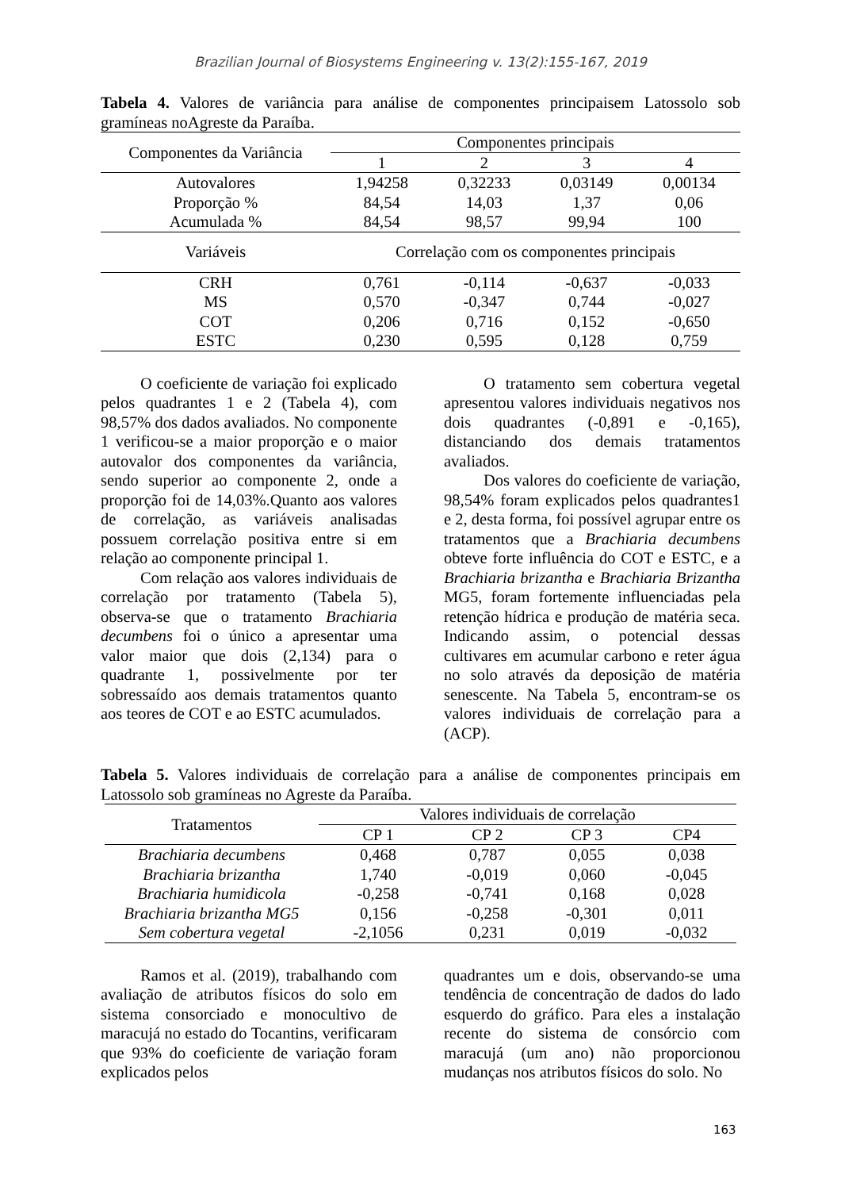Brazilian Journal of Biosystems Engineering v. 13(2):155-167, 2019
Tabela 4. Valores de variância para análise de componentes principaisem Latossolo sob gramíneas noAgreste da Paraíba.
| Componentes da Variância | Componentes principais | | | |
| --- | --- | --- | --- | --- |
| | 1 | 2 | 3 | 4 |
| Autovalores | 1,94258 | 0,32233 | 0,03149 | 0,00134 |
| Proporção % | 84,54 | 14,03 | 1,37 | 0,06 |
| Acumulada % | 84,54 | 98,57 | 99,94 | 100 |
| Variáveis | Correlação com os componentes principais | | | |
| CRH | 0,761 | -0,114 | -0,637 | -0,033 |
| MS | 0,570 | -0,347 | 0,744 | -0,027 |
| COT | 0,206 | 0,716 | 0,152 | -0,650 |
| ESTC | 0,230 | 0,595 | 0,128 | 0,759 |
O coeficiente de variação foi explicado pelos quadrantes 1 e 2 (Tabela 4), com 98,57% dos dados avaliados. No componente 1 verificou-se a maior proporção e o maior autovalor dos componentes da variância, sendo superior ao componente 2, onde a proporção foi de 14,03%.Quanto aos valores de correlação, as variáveis analisadas possuem correlação positiva entre si em relação ao componente principal 1.
Com relação aos valores individuais de correlação por tratamento (Tabela 5), observa-se que o tratamento Brachiaria decumbens foi o único a apresentar uma valor maior que dois (2,134) para o quadrante 1, possivelmente por ter sobressaído aos demais tratamentos quanto aos teores de COT e ao ESTC acumulados.
O tratamento sem cobertura vegetal apresentou valores individuais negativos nos dois quadrantes (-0,891 e -0,165), distanciando dos demais tratamentos avaliados.
Dos valores do coeficiente de variação, 98,54% foram explicados pelos quadrantes1 e 2, desta forma, foi possível agrupar entre os tratamentos que a Brachiaria decumbens obteve forte influência do COT e ESTC, e a Brachiaria brizantha e Brachiaria Brizantha MG5, foram fortemente influenciadas pela retenção hídrica e produção de matéria seca. Indicando assim, o potencial dessas cultivares em acumular carbono e reter água no solo através da deposição de matéria senescente. Na Tabela 5, encontram-se os valores individuais de correlação para a (ACP).
Tabela 5. Valores individuais de correlação para a análise de componentes principais em Latossolo sob gramíneas no Agreste da Paraíba.
| Tratamentos | Valores individuais de correlação | | | |
| --- | --- | --- | --- | --- |
| | CP 1 | CP 2 | CP 3 | CP4 |
| Brachiaria decumbens | 0,468 | 0,787 | 0,055 | 0,038 |
| Brachiaria brizantha | 1,740 | -0,019 | 0,060 | -0,045 |
| Brachiaria humidicola | -0,258 | -0,741 | 0,168 | 0,028 |
| Brachiaria brizantha MG5 | 0,156 | -0,258 | -0,301 | 0,011 |
| Sem cobertura vegetal | -2,1056 | 0,231 | 0,019 | -0,032 |
Ramos et al. (2019), trabalhando com avaliação de atributos físicos do solo em sistema consorciado e monocultivo de maracujá no estado do Tocantins, verificaram que 93% do coeficiente de variação foram explicados pelos
quadrantes um e dois, observando-se uma tendência de concentração de dados do lado esquerdo do gráfico. Para eles a instalação recente do sistema de consórcio com maracujá (um ano) não proporcionou mudanças nos atributos físicos do solo. No
163